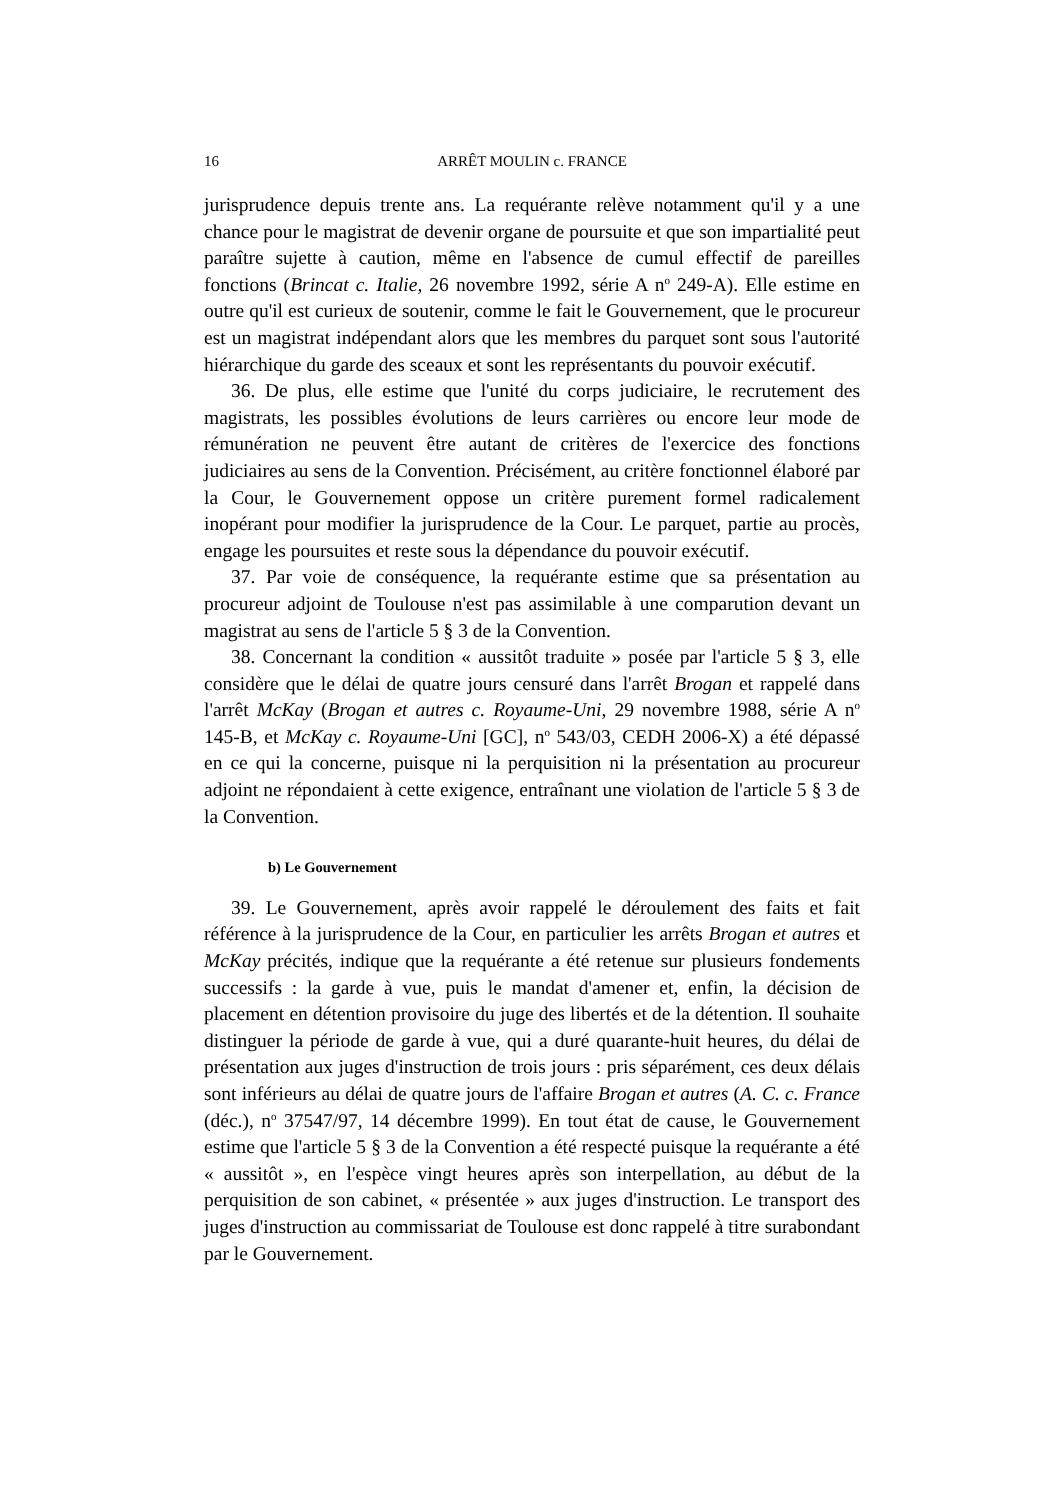16 ARRÊT MOULIN c. FRANCE
jurisprudence depuis trente ans. La requérante relève notamment qu'il y a une chance pour le magistrat de devenir organe de poursuite et que son impartialité peut paraître sujette à caution, même en l'absence de cumul effectif de pareilles fonctions (Brincat c. Italie, 26 novembre 1992, série A n<sup>o</sup> 249-A). Elle estime en outre qu'il est curieux de soutenir, comme le fait le Gouvernement, que le procureur est un magistrat indépendant alors que les membres du parquet sont sous l'autorité hiérarchique du garde des sceaux et sont les représentants du pouvoir exécutif.
36. De plus, elle estime que l'unité du corps judiciaire, le recrutement des magistrats, les possibles évolutions de leurs carrières ou encore leur mode de rémunération ne peuvent être autant de critères de l'exercice des fonctions judiciaires au sens de la Convention. Précisément, au critère fonctionnel élaboré par la Cour, le Gouvernement oppose un critère purement formel radicalement inopérant pour modifier la jurisprudence de la Cour. Le parquet, partie au procès, engage les poursuites et reste sous la dépendance du pouvoir exécutif.
37. Par voie de conséquence, la requérante estime que sa présentation au procureur adjoint de Toulouse n'est pas assimilable à une comparution devant un magistrat au sens de l'article 5 § 3 de la Convention.
38. Concernant la condition « aussitôt traduite » posée par l'article 5 § 3, elle considère que le délai de quatre jours censuré dans l'arrêt Brogan et rappelé dans l'arrêt McKay (Brogan et autres c. Royaume-Uni, 29 novembre 1988, série A n<sup>o</sup> 145-B, et McKay c. Royaume-Uni [GC], n<sup>o</sup> 543/03, CEDH 2006-X) a été dépassé en ce qui la concerne, puisque ni la perquisition ni la présentation au procureur adjoint ne répondaient à cette exigence, entraînant une violation de l'article 5 § 3 de la Convention.
b) Le Gouvernement
39. Le Gouvernement, après avoir rappelé le déroulement des faits et fait référence à la jurisprudence de la Cour, en particulier les arrêts Brogan et autres et McKay précités, indique que la requérante a été retenue sur plusieurs fondements successifs : la garde à vue, puis le mandat d'amener et, enfin, la décision de placement en détention provisoire du juge des libertés et de la détention. Il souhaite distinguer la période de garde à vue, qui a duré quarante-huit heures, du délai de présentation aux juges d'instruction de trois jours : pris séparément, ces deux délais sont inférieurs au délai de quatre jours de l'affaire Brogan et autres (A. C. c. France (déc.), n<sup>o</sup> 37547/97, 14 décembre 1999). En tout état de cause, le Gouvernement estime que l'article 5 § 3 de la Convention a été respecté puisque la requérante a été « aussitôt », en l'espèce vingt heures après son interpellation, au début de la perquisition de son cabinet, « présentée » aux juges d'instruction. Le transport des juges d'instruction au commissariat de Toulouse est donc rappelé à titre surabondant par le Gouvernement.